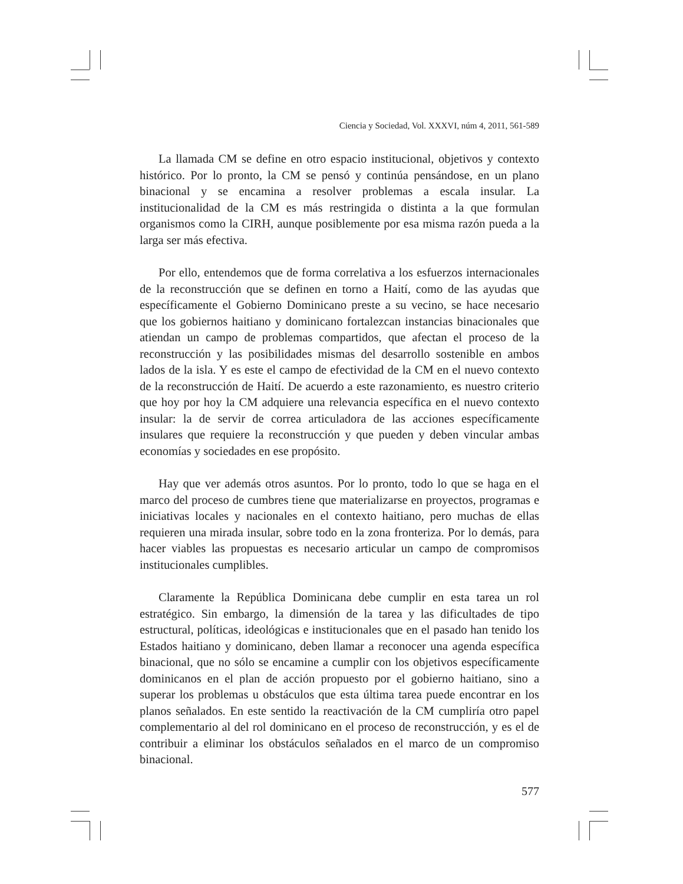Ciencia y Sociedad, Vol. XXXVI, núm 4, 2011, 561-589
La llamada CM se define en otro espacio institucional, objetivos y contexto histórico. Por lo pronto, la CM se pensó y continúa pensándose, en un plano binacional y se encamina a resolver problemas a escala insular. La institucionalidad de la CM es más restringida o distinta a la que formulan organismos como la CIRH, aunque posiblemente por esa misma razón pueda a la larga ser más efectiva.
Por ello, entendemos que de forma correlativa a los esfuerzos internacionales de la reconstrucción que se definen en torno a Haití, como de las ayudas que específicamente el Gobierno Dominicano preste a su vecino, se hace necesario que los gobiernos haitiano y dominicano fortalezcan instancias binacionales que atiendan un campo de problemas compartidos, que afectan el proceso de la reconstrucción y las posibilidades mismas del desarrollo sostenible en ambos lados de la isla. Y es este el campo de efectividad de la CM en el nuevo contexto de la reconstrucción de Haití. De acuerdo a este razonamiento, es nuestro criterio que hoy por hoy la CM adquiere una relevancia específica en el nuevo contexto insular: la de servir de correa articuladora de las acciones específicamente insulares que requiere la reconstrucción y que pueden y deben vincular ambas economías y sociedades en ese propósito.
Hay que ver además otros asuntos. Por lo pronto, todo lo que se haga en el marco del proceso de cumbres tiene que materializarse en proyectos, programas e iniciativas locales y nacionales en el contexto haitiano, pero muchas de ellas requieren una mirada insular, sobre todo en la zona fronteriza. Por lo demás, para hacer viables las propuestas es necesario articular un campo de compromisos institucionales cumplibles.
Claramente la República Dominicana debe cumplir en esta tarea un rol estratégico. Sin embargo, la dimensión de la tarea y las dificultades de tipo estructural, políticas, ideológicas e institucionales que en el pasado han tenido los Estados haitiano y dominicano, deben llamar a reconocer una agenda específica binacional, que no sólo se encamine a cumplir con los objetivos específicamente dominicanos en el plan de acción propuesto por el gobierno haitiano, sino a superar los problemas u obstáculos que esta última tarea puede encontrar en los planos señalados. En este sentido la reactivación de la CM cumpliría otro papel complementario al del rol dominicano en el proceso de reconstrucción, y es el de contribuir a eliminar los obstáculos señalados en el marco de un compromiso binacional.
577